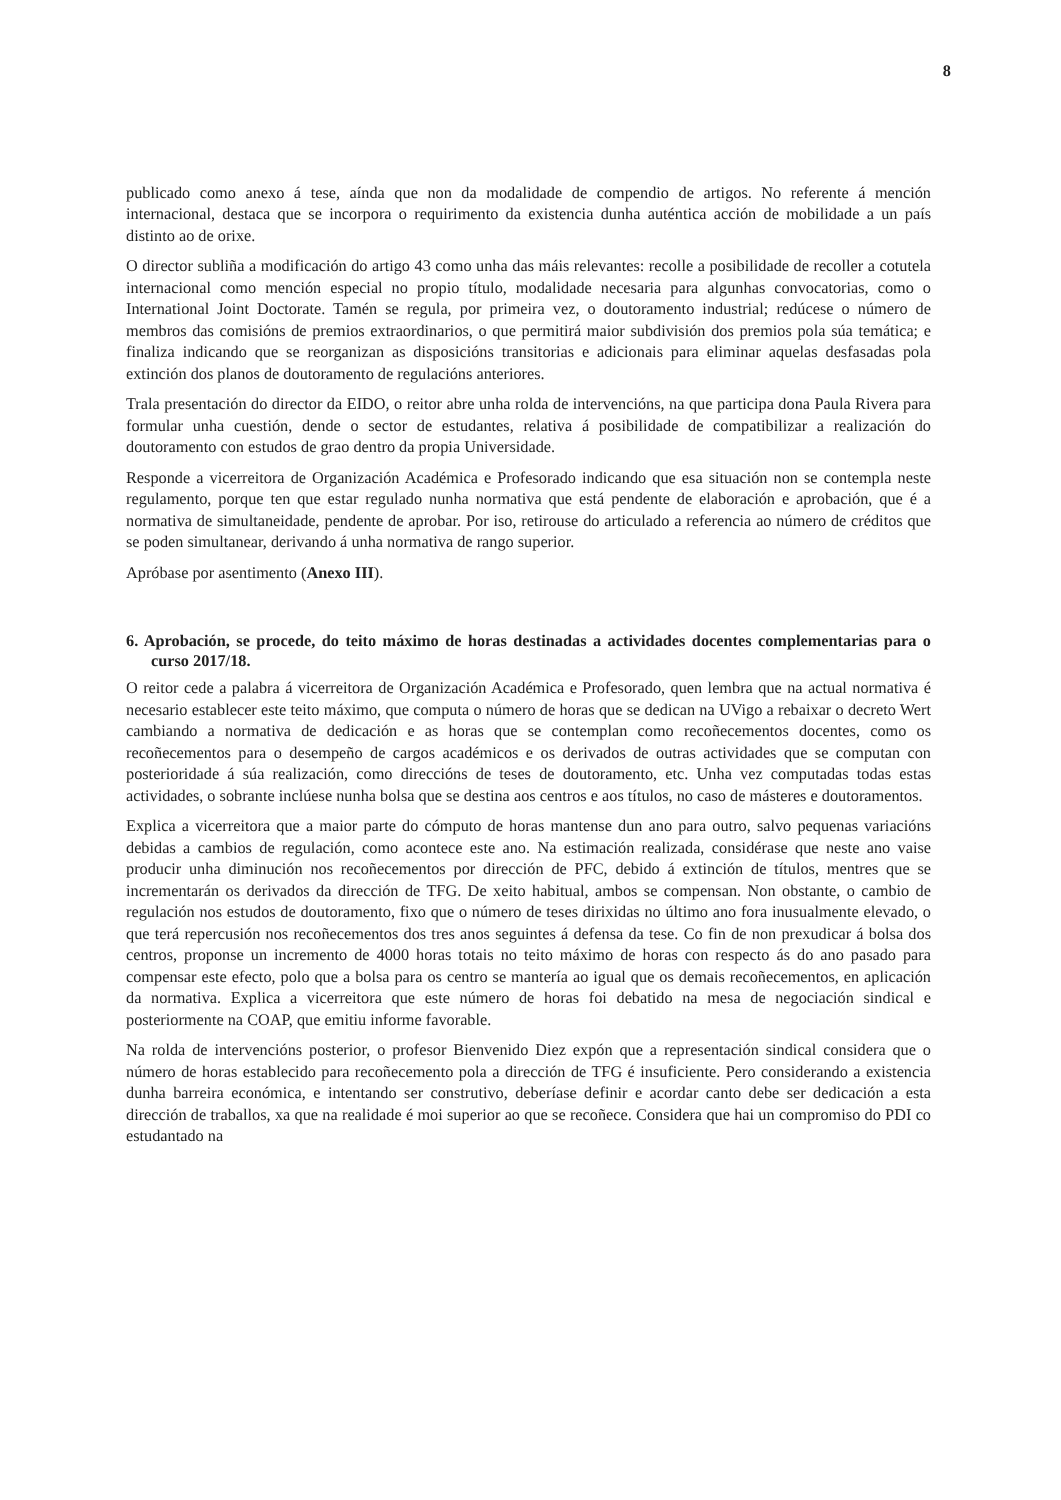8
publicado como anexo á tese, aínda que non da modalidade de compendio de artigos. No referente á mención internacional, destaca que se incorpora o requirimento da existencia dunha auténtica acción de mobilidade a un país distinto ao de orixe.
O director subliña a modificación do artigo 43 como unha das máis relevantes: recolle a posibilidade de recoller a cotutela internacional como mención especial no propio título, modalidade necesaria para algunhas convocatorias, como o International Joint Doctorate. Tamén se regula, por primeira vez, o doutoramento industrial; redúcese o número de membros das comisións de premios extraordinarios, o que permitirá maior subdivisión dos premios pola súa temática; e finaliza indicando que se reorganizan as disposicións transitorias e adicionais para eliminar aquelas desfasadas pola extinción dos planos de doutoramento de regulacións anteriores.
Trala presentación do director da EIDO, o reitor abre unha rolda de intervencións, na que participa dona Paula Rivera para formular unha cuestión, dende o sector de estudantes, relativa á posibilidade de compatibilizar a realización do doutoramento con estudos de grao dentro da propia Universidade.
Responde a vicerreitora de Organización Académica e Profesorado indicando que esa situación non se contempla neste regulamento, porque ten que estar regulado nunha normativa que está pendente de elaboración e aprobación, que é a normativa de simultaneidade, pendente de aprobar. Por iso, retirouse do articulado a referencia ao número de créditos que se poden simultanear, derivando á unha normativa de rango superior.
Apróbase por asentimento (Anexo III).
6. Aprobación, se procede, do teito máximo de horas destinadas a actividades docentes complementarias para o curso 2017/18.
O reitor cede a palabra á vicerreitora de Organización Académica e Profesorado, quen lembra que na actual normativa é necesario establecer este teito máximo, que computa o número de horas que se dedican na UVigo a rebaixar o decreto Wert cambiando a normativa de dedicación e as horas que se contemplan como recoñecementos docentes, como os recoñecementos para o desempeño de cargos académicos e os derivados de outras actividades que se computan con posterioridade á súa realización, como direccións de teses de doutoramento, etc. Unha vez computadas todas estas actividades, o sobrante inclúese nunha bolsa que se destina aos centros e aos títulos, no caso de másteres e doutoramentos.
Explica a vicerreitora que a maior parte do cómputo de horas mantense dun ano para outro, salvo pequenas variacións debidas a cambios de regulación, como acontece este ano. Na estimación realizada, considérase que neste ano vaise producir unha diminución nos recoñecementos por dirección de PFC, debido á extinción de títulos, mentres que se incrementarán os derivados da dirección de TFG. De xeito habitual, ambos se compensan. Non obstante, o cambio de regulación nos estudos de doutoramento, fixo que o número de teses dirixidas no último ano fora inusualmente elevado, o que terá repercusión nos recoñecementos dos tres anos seguintes á defensa da tese. Co fin de non prexudicar á bolsa dos centros, proponse un incremento de 4000 horas totais no teito máximo de horas con respecto ás do ano pasado para compensar este efecto, polo que a bolsa para os centro se mantería ao igual que os demais recoñecementos, en aplicación da normativa. Explica a vicerreitora que este número de horas foi debatido na mesa de negociación sindical e posteriormente na COAP, que emitiu informe favorable.
Na rolda de intervencións posterior, o profesor Bienvenido Diez expón que a representación sindical considera que o número de horas establecido para recoñecemento pola a dirección de TFG é insuficiente. Pero considerando a existencia dunha barreira económica, e intentando ser construtivo, deberíase definir e acordar canto debe ser dedicación a esta dirección de traballos, xa que na realidade é moi superior ao que se recoñece. Considera que hai un compromiso do PDI co estudantado na